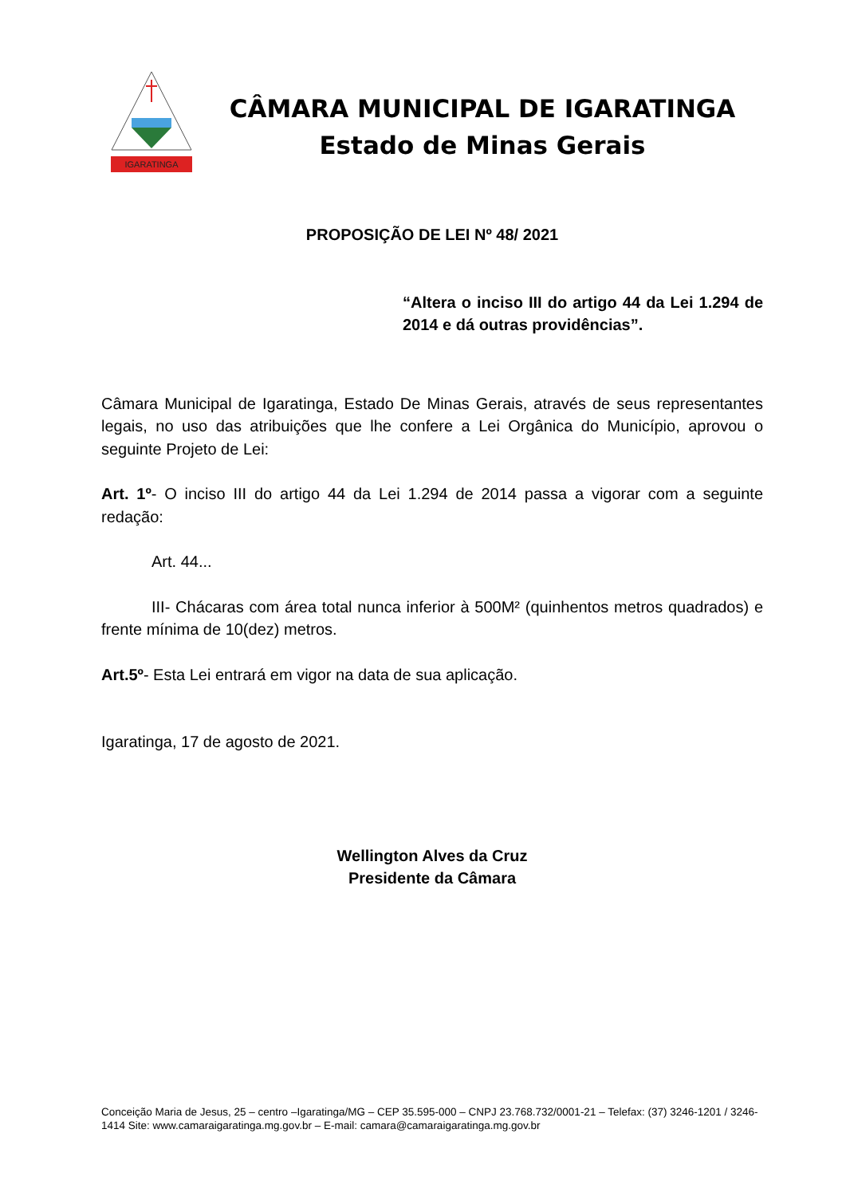IGARATINGA
CÂMARA MUNICIPAL DE IGARATINGA
Estado de Minas Gerais
PROPOSIÇÃO DE LEI Nº 48/ 2021
“Altera o inciso III do artigo 44 da Lei 1.294 de 2014 e dá outras providências”.
Câmara Municipal de Igaratinga, Estado De Minas Gerais, através de seus representantes legais, no uso das atribuições que lhe confere a Lei Orgânica do Município, aprovou o seguinte Projeto de Lei:
Art. 1º- O inciso III do artigo 44 da Lei 1.294 de 2014 passa a vigorar com a seguinte redação:
Art. 44...
III- Chácaras com área total nunca inferior à 500M² (quinhentos metros quadrados) e frente mínima de 10(dez) metros.
Art.5º- Esta Lei entrará em vigor na data de sua aplicação.
Igaratinga, 17 de agosto de 2021.
Wellington Alves da Cruz
Presidente da Câmara
Conceição Maria de Jesus, 25 – centro –Igaratinga/MG – CEP 35.595-000 – CNPJ 23.768.732/0001-21 – Telefax: (37) 3246-1201 / 3246-1414 Site: www.camaraigaratinga.mg.gov.br – E-mail: camara@camaraigaratinga.mg.gov.br